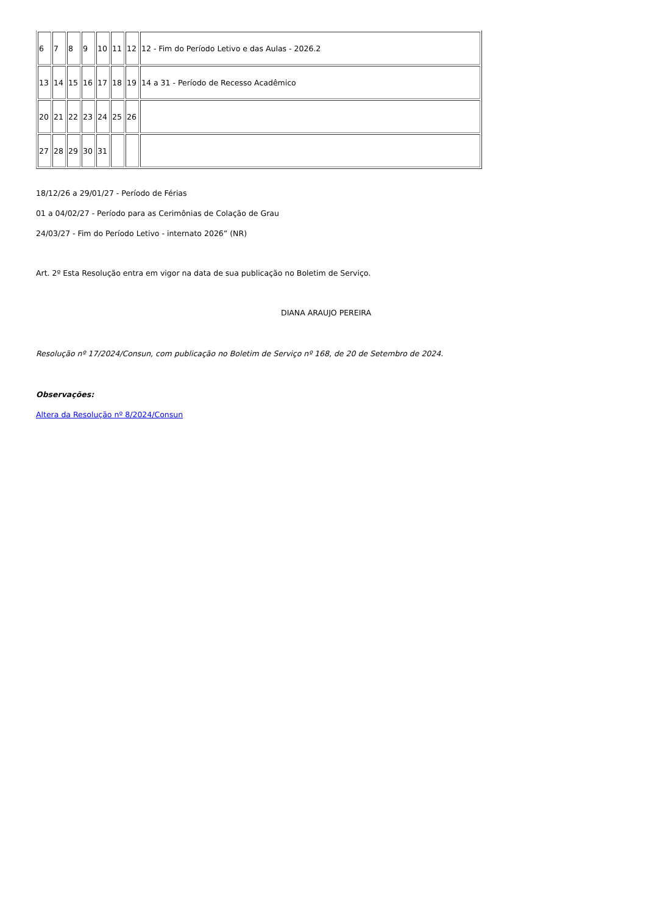| 6 | 7 | 8 | 9 | 10 | 11 | 12 | 12 - Fim do Período Letivo e das Aulas - 2026.2 |
| 13 | 14 | 15 | 16 | 17 | 18 | 19 | 14 a 31 - Período de Recesso Acadêmico |
| 20 | 21 | 22 | 23 | 24 | 25 | 26 | |
| 27 | 28 | 29 | 30 | 31 | | | |
18/12/26 a 29/01/27 - Período de Férias
01 a 04/02/27 - Período para as Cerimônias de Colação de Grau
24/03/27 - Fim do Período Letivo - internato 2026” (NR)
Art. 2º Esta Resolução entra em vigor na data de sua publicação no Boletim de Serviço.
DIANA ARAUJO PEREIRA
Resolução nº 17/2024/Consun, com publicação no Boletim de Serviço nº 168, de 20 de Setembro de 2024.
Observações:
Altera da Resolução nº 8/2024/Consun